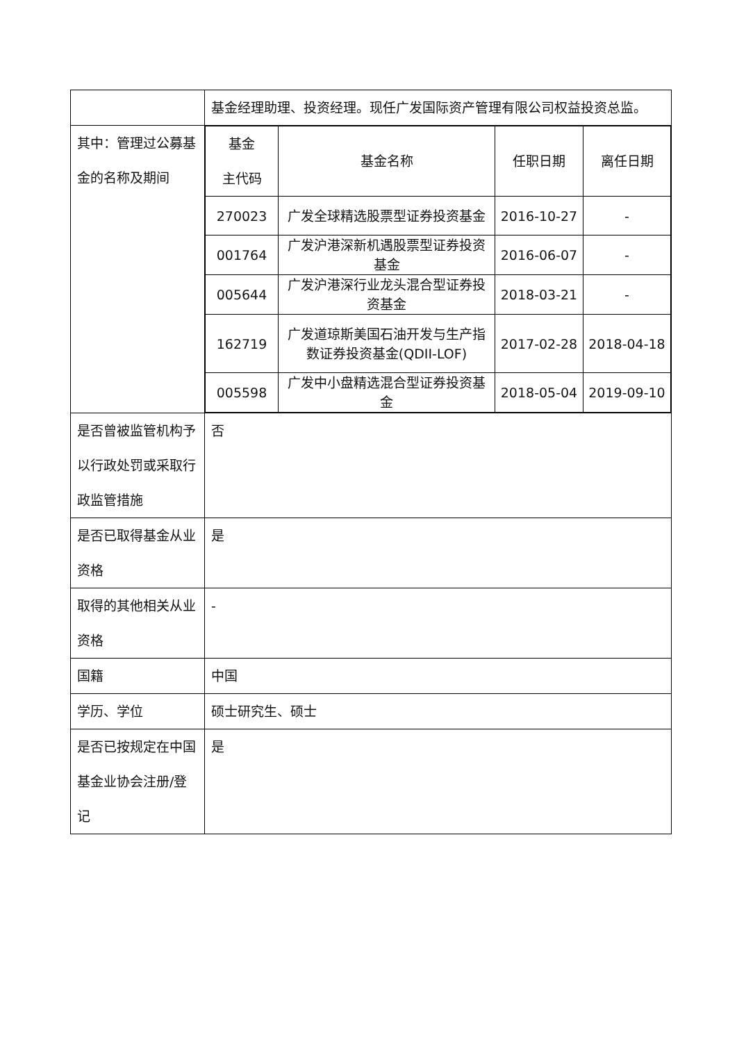| | 基金经理助理、投资经理。现任广发国际资产管理有限公司权益投资总监。 |
| 其中：管理过公募基金的名称及期间 | / 基金 主代码 / 基金名称 / 任职日期 / 离任日期 / / 270023 / 广发全球精选股票型证券投资基金 / 2016-10-27 / - / / 001764 / 广发沪港深新机遇股票型证券投资基金 / 2016-06-07 / - / / 005644 / 广发沪港深行业龙头混合型证券投资基金 / 2018-03-21 / - / / 162719 / 广发道琼斯美国石油开发与生产指数证券投资基金(QDII-LOF) / 2017-02-28 / 2018-04-18 / / 005598 / 广发中小盘精选混合型证券投资基金 / 2018-05-04 / 2019-09-10 / |
| 是否曾被监管机构予以行政处罚或采取行政监管措施 | 否 |
| 是否已取得基金从业资格 | 是 |
| 取得的其他相关从业资格 | - |
| 国籍 | 中国 |
| 学历、学位 | 硕士研究生、硕士 |
| 是否已按规定在中国基金业协会注册/登记 | 是 |